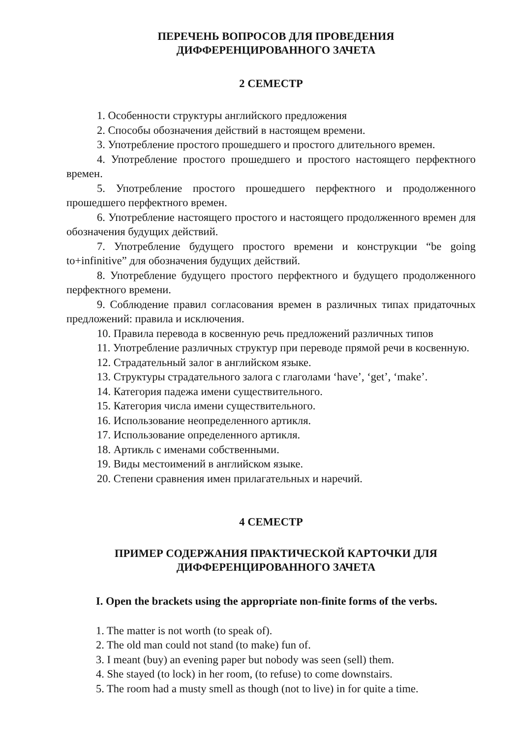ПЕРЕЧЕНЬ ВОПРОСОВ ДЛЯ ПРОВЕДЕНИЯ
ДИФФЕРЕНЦИРОВАННОГО ЗАЧЕТА
2 СЕМЕСТР
1. Особенности структуры английского предложения
2. Способы обозначения действий в настоящем времени.
3. Употребление простого прошедшего и простого длительного времен.
4. Употребление простого прошедшего и простого настоящего перфектного времен.
5. Употребление простого прошедшего перфектного и продолженного прошедшего перфектного времен.
6. Употребление настоящего простого и настоящего продолженного времен для обозначения будущих действий.
7. Употребление будущего простого времени и конструкции “be going to+infinitive” для обозначения будущих действий.
8. Употребление будущего простого перфектного и будущего продолженного перфектного времени.
9. Соблюдение правил согласования времен в различных типах придаточных предложений: правила и исключения.
10. Правила перевода в косвенную речь предложений различных типов
11. Употребление различных структур при переводе прямой речи в косвенную.
12. Страдательный залог в английском языке.
13. Структуры страдательного залога с глаголами ‘have’, ‘get’, ‘make’.
14. Категория падежа имени существительного.
15. Категория числа имени существительного.
16. Использование неопределенного артикля.
17. Использование определенного артикля.
18. Артикль с именами собственными.
19. Виды местоимений в английском языке.
20. Степени сравнения имен прилагательных и наречий.
4 СЕМЕСТР
ПРИМЕР СОДЕРЖАНИЯ ПРАКТИЧЕСКОЙ КАРТОЧКИ ДЛЯ
ДИФФЕРЕНЦИРОВАННОГО ЗАЧЕТА
I. Open the brackets using the appropriate non-finite forms of the verbs.
1. The matter is not worth (to speak of).
2. The old man could not stand (to make) fun of.
3. I meant (buy) an evening paper but nobody was seen (sell) them.
4. She stayed (to lock) in her room, (to refuse) to come downstairs.
5. The room had a musty smell as though (not to live) in for quite a time.